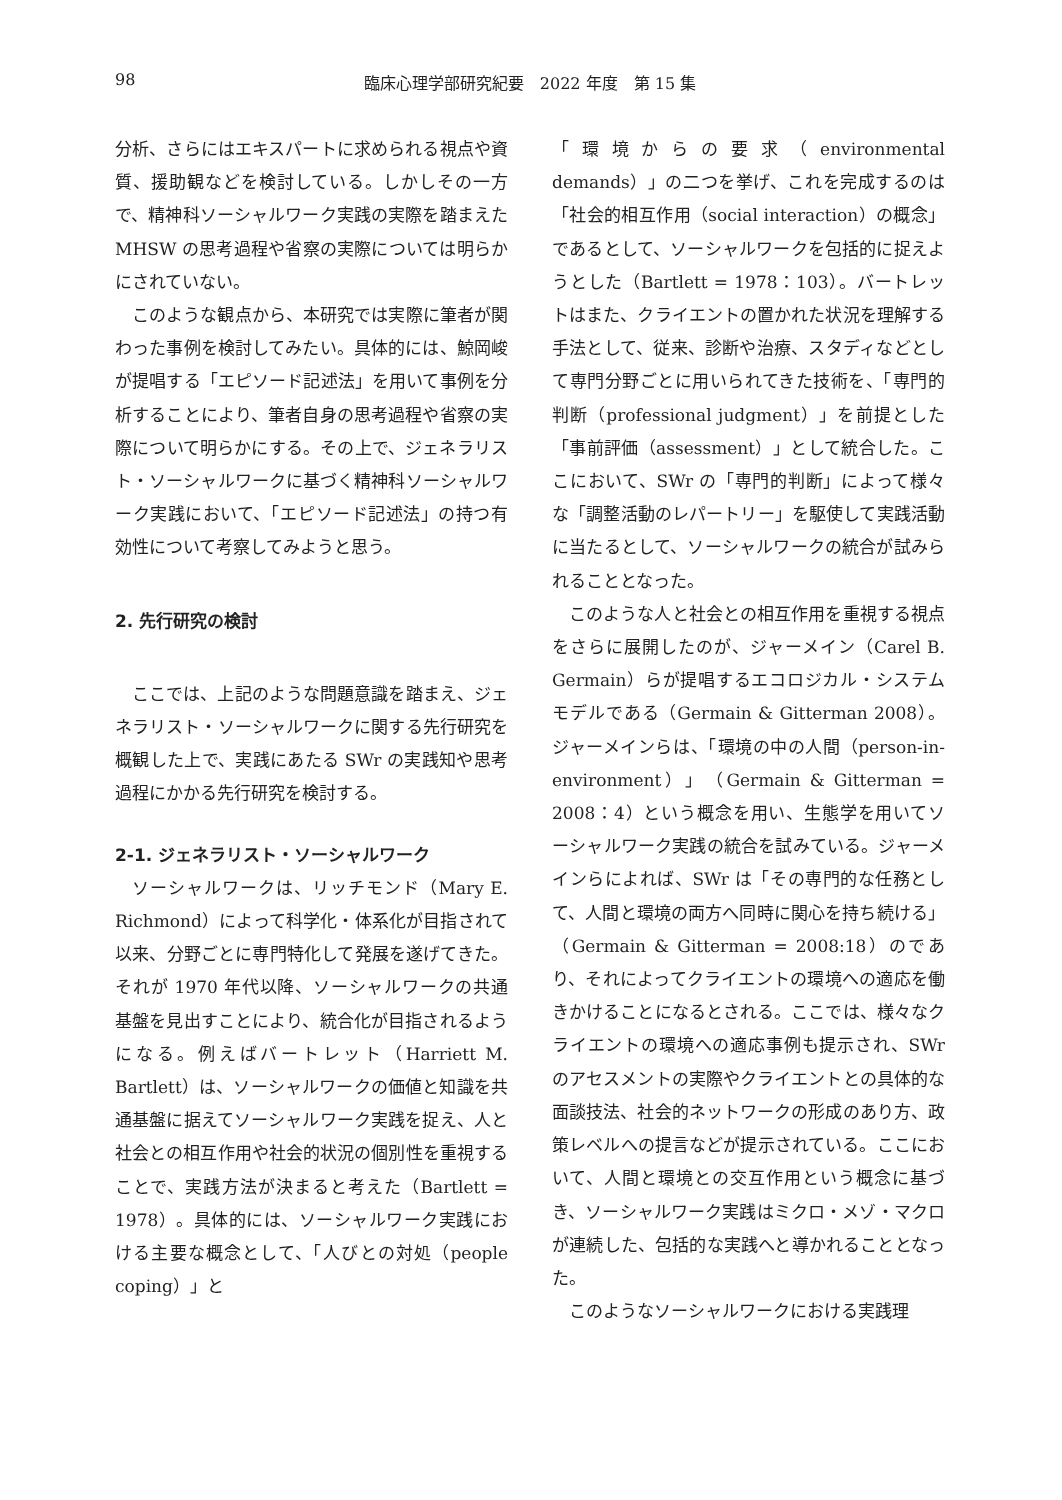98
臨床心理学部研究紀要　2022 年度　第 15 集
分析、さらにはエキスパートに求められる視点や資質、援助観などを検討している。しかしその一方で、精神科ソーシャルワーク実践の実際を踏まえた MHSW の思考過程や省察の実際については明らかにされていない。
このような観点から、本研究では実際に筆者が関わった事例を検討してみたい。具体的には、鯨岡峻が提唱する「エピソード記述法」を用いて事例を分析することにより、筆者自身の思考過程や省察の実際について明らかにする。その上で、ジェネラリスト・ソーシャルワークに基づく精神科ソーシャルワーク実践において、「エピソード記述法」の持つ有効性について考察してみようと思う。
2. 先行研究の検討
ここでは、上記のような問題意識を踏まえ、ジェネラリスト・ソーシャルワークに関する先行研究を概観した上で、実践にあたる SWr の実践知や思考過程にかかる先行研究を検討する。
2-1. ジェネラリスト・ソーシャルワーク
ソーシャルワークは、リッチモンド（Mary E. Richmond）によって科学化・体系化が目指されて以来、分野ごとに専門特化して発展を遂げてきた。それが 1970 年代以降、ソーシャルワークの共通基盤を見出すことにより、統合化が目指されるようになる。例えばバートレット（Harriett M. Bartlett）は、ソーシャルワークの価値と知識を共通基盤に据えてソーシャルワーク実践を捉え、人と社会との相互作用や社会的状況の個別性を重視することで、実践方法が決まると考えた（Bartlett = 1978）。具体的には、ソーシャルワーク実践における主要な概念として、「人びとの対処（people coping）」と
「環境からの要求（environmental demands）」の二つを挙げ、これを完成するのは「社会的相互作用（social interaction）の概念」であるとして、ソーシャルワークを包括的に捉えようとした（Bartlett = 1978：103）。バートレットはまた、クライエントの置かれた状況を理解する手法として、従来、診断や治療、スタディなどとして専門分野ごとに用いられてきた技術を、「専門的判断（professional judgment）」を前提とした「事前評価（assessment）」として統合した。ここにおいて、SWr の「専門的判断」によって様々な「調整活動のレパートリー」を駆使して実践活動に当たるとして、ソーシャルワークの統合が試みられることとなった。
このような人と社会との相互作用を重視する視点をさらに展開したのが、ジャーメイン（Carel B. Germain）らが提唱するエコロジカル・システムモデルである（Germain & Gitterman 2008）。ジャーメインらは、「環境の中の人間（person-in-environment）」（Germain & Gitterman = 2008：4）という概念を用い、生態学を用いてソーシャルワーク実践の統合を試みている。ジャーメインらによれば、SWr は「その専門的な任務として、人間と環境の両方へ同時に関心を持ち続ける」（Germain & Gitterman = 2008:18）のであり、それによってクライエントの環境への適応を働きかけることになるとされる。ここでは、様々なクライエントの環境への適応事例も提示され、SWr のアセスメントの実際やクライエントとの具体的な面談技法、社会的ネットワークの形成のあり方、政策レベルへの提言などが提示されている。ここにおいて、人間と環境との交互作用という概念に基づき、ソーシャルワーク実践はミクロ・メゾ・マクロが連続した、包括的な実践へと導かれることとなった。
このようなソーシャルワークにおける実践理